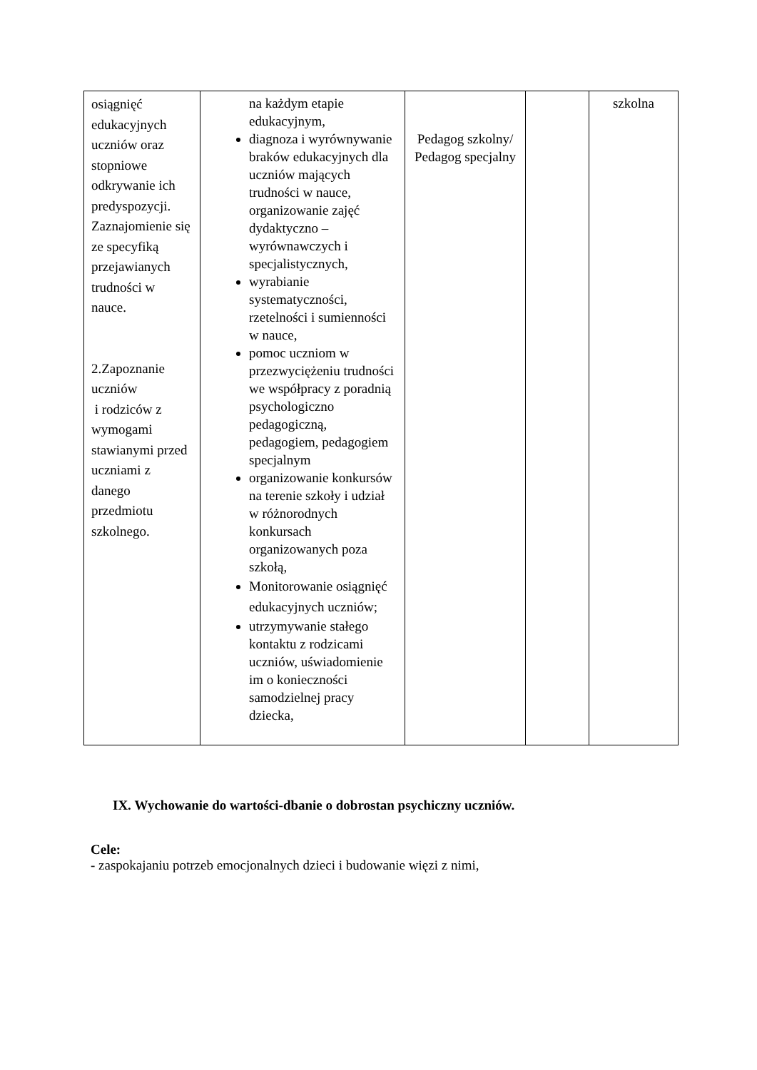| osiągnięć edukacyjnych uczniów oraz stopniowe odkrywanie ich predyspozycji. Zaznajomienie się ze specyfiką przejawianych trudności w nauce. 2.Zapoznanie uczniów i rodziców z wymogami stawianymi przed uczniami z danego przedmiotu szkolnego. | na każdym etapie edukacyjnym, diagnoza i wyrównywanie braków edukacyjnych dla uczniów mających trudności w nauce, organizowanie zajęć dydaktyczno – wyrównawczych i specjalistycznych, wyrabianie systematyczności, rzetelności i sumienności w nauce, pomoc uczniom w przezwyciężeniu trudności we współpracy z poradnią psychologiczno pedagogiczną, pedagogiem, pedagogiem specjalnym organizowanie konkursów na terenie szkoły i udział w różnorodnych konkursach organizowanych poza szkołą, Monitorowanie osiągnięć edukacyjnych uczniów; utrzymywanie stałego kontaktu z rodzicami uczniów, uświadomienie im o konieczności samodzielnej pracy dziecka, | Pedagog szkolny/ Pedagog specjalny | | szkolna |
IX. Wychowanie do wartości-dbanie o dobrostan psychiczny uczniów.
Cele:
- zaspokajaniu potrzeb emocjonalnych dzieci i budowanie więzi z nimi,